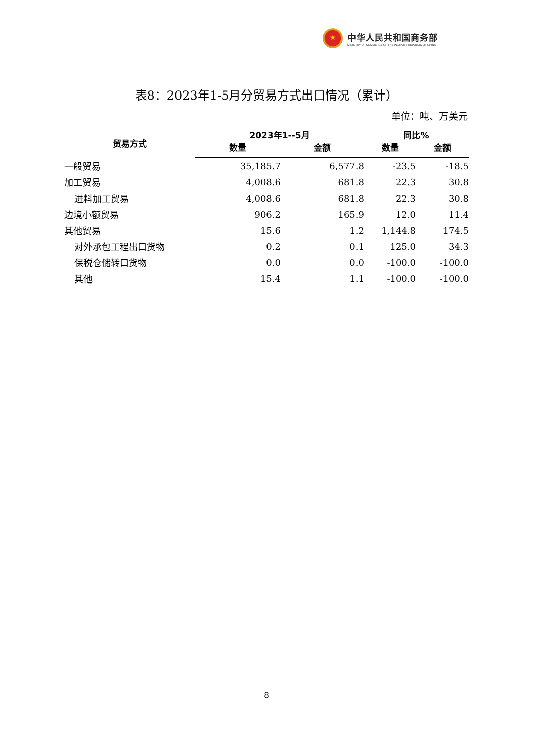★
中华人民共和国商务部
MINISTRY OF COMMERCE OF THE PEOPLE'S REPUBLIC OF CHINA
表8：2023年1-5月分贸易方式出口情况（累计）
单位：吨、万美元
| 贸易方式 | 2023年1--5月 | | 同比% | |
| --- | --- | --- | --- | --- |
| | 数量 | 金额 | 数量 | 金额 |
| 一般贸易 | 35,185.7 | 6,577.8 | -23.5 | -18.5 |
| 加工贸易 | 4,008.6 | 681.8 | 22.3 | 30.8 |
| 进料加工贸易 | 4,008.6 | 681.8 | 22.3 | 30.8 |
| 边境小额贸易 | 906.2 | 165.9 | 12.0 | 11.4 |
| 其他贸易 | 15.6 | 1.2 | 1,144.8 | 174.5 |
| 对外承包工程出口货物 | 0.2 | 0.1 | 125.0 | 34.3 |
| 保税仓储转口货物 | 0.0 | 0.0 | -100.0 | -100.0 |
| 其他 | 15.4 | 1.1 | -100.0 | -100.0 |
8